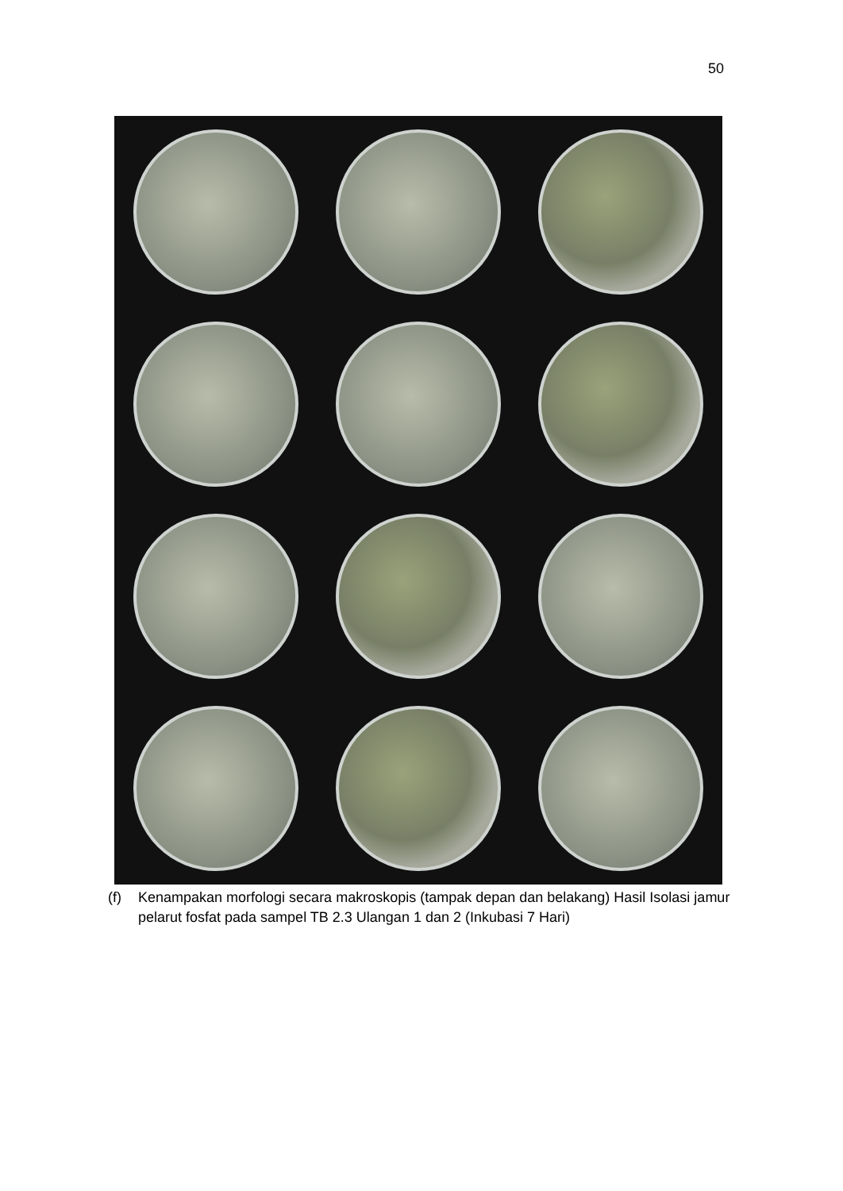50
(f) Kenampakan morfologi secara makroskopis (tampak depan dan belakang) Hasil Isolasi jamur pelarut fosfat pada sampel TB 2.3 Ulangan 1 dan 2 (Inkubasi 7 Hari)